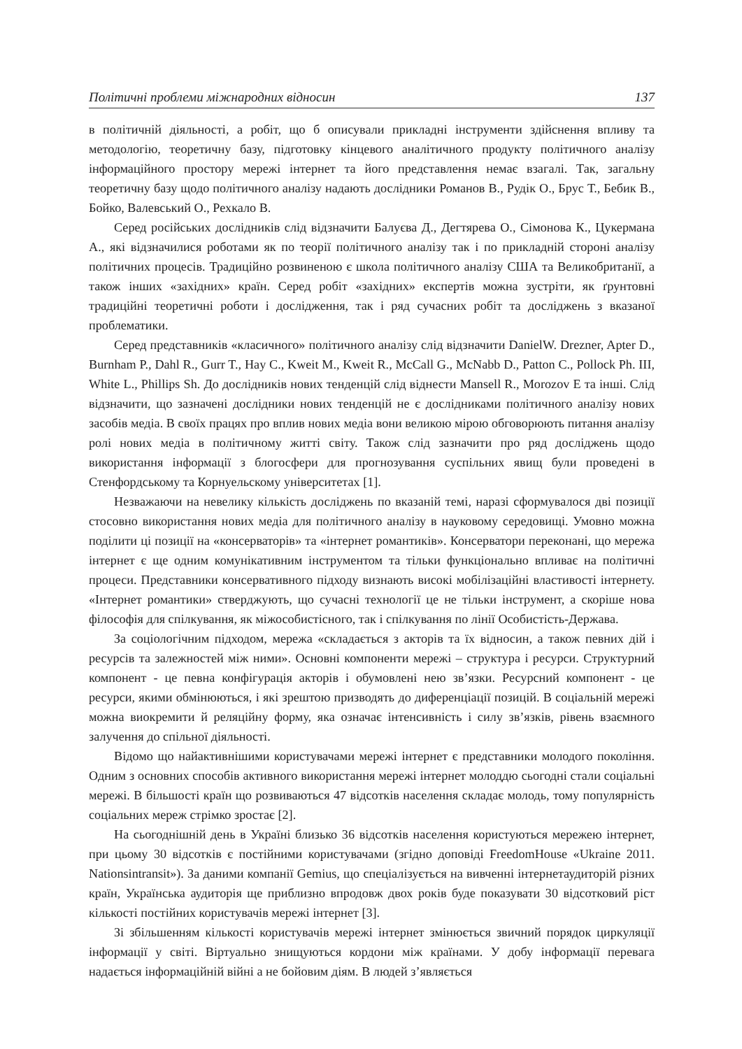Політичні проблеми міжнародних відносин 137
в політичній діяльності, а робіт, що б описували прикладні інструменти здійснення впливу та методологію, теоретичну базу, підготовку кінцевого аналітичного продукту політичного аналізу інформаційного простору мережі інтернет та його представлення немає взагалі. Так, загальну теоретичну базу щодо політичного аналізу надають дослідники Романов В., Рудік О., Брус Т., Бебик В., Бойко, Валевський О., Рехкало В.
Серед російських дослідників слід відзначити Балуєва Д., Дегтярева О., Сімонова К., Цукермана А., які відзначилися роботами як по теорії політичного аналізу так і по прикладній стороні аналізу політичних процесів. Традиційно розвиненою є школа політичного аналізу США та Великобританії, а також інших «західних» країн. Серед робіт «західних» експертів можна зустріти, як ґрунтовні традиційні теоретичні роботи і дослідження, так і ряд сучасних робіт та досліджень з вказаної проблематики.
Серед представників «класичного» політичного аналізу слід відзначити DanielW. Drezner, Apter D., Burnham P., Dahl R., Gurr T., Hay C., Kweit M., Kweit R., McCall G., McNabb D., Patton C., Pollock Ph. III, White L., Phillips Sh. До дослідників нових тенденцій слід віднести Mansell R., Morozov E та інші. Слід відзначити, що зазначені дослідники нових тенденцій не є дослідниками політичного аналізу нових засобів медіа. В своїх працях про вплив нових медіа вони великою мірою обговорюють питання аналізу ролі нових медіа в політичному житті світу. Також слід зазначити про ряд досліджень щодо використання інформації з блогосфери для прогнозування суспільних явищ були проведені в Стенфордському та Корнуельскому університетах [1].
Незважаючи на невелику кількість досліджень по вказаній темі, наразі сформувалося дві позиції стосовно використання нових медіа для політичного аналізу в науковому середовищі. Умовно можна поділити ці позиції на «консерваторів» та «інтернет романтиків». Консерватори переконані, що мережа інтернет є ще одним комунікативним інструментом та тільки функціонально впливає на політичні процеси. Представники консервативного підходу визнають високі мобілізаційні властивості інтернету. «Інтернет романтики» стверджують, що сучасні технології це не тільки інструмент, а скоріше нова філософія для спілкування, як міжособистісного, так і спілкування по лінії Особистість-Держава.
За соціологічним підходом, мережа «складається з акторів та їх відносин, а також певних дій і ресурсів та залежностей між ними». Основні компоненти мережі – структура і ресурси. Структурний компонент - це певна конфігурація акторів і обумовлені нею зв’язки. Ресурсний компонент - це ресурси, якими обмінюються, і які зрештою призводять до диференціації позицій. В соціальній мережі можна виокремити й реляційну форму, яка означає інтенсивність і силу зв’язків, рівень взаємного залучення до спільної діяльності.
Відомо що найактивнішими користувачами мережі інтернет є представники молодого покоління. Одним з основних способів активного використання мережі інтернет молоддю сьогодні стали соціальні мережі. В більшості країн що розвиваються 47 відсотків населення складає молодь, тому популярність соціальних мереж стрімко зростає [2].
На сьогоднішній день в Україні близько 36 відсотків населення користуються мережею інтернет, при цьому 30 відсотків є постійними користувачами (згідно доповіді FreedomHouse «Ukraine 2011. Nationsintransit»). За даними компанії Gemius, що спеціалізується на вивченні інтернетаудиторій різних країн, Українська аудиторія ще приблизно впродовж двох років буде показувати 30 відсотковий ріст кількості постійних користувачів мережі інтернет [3].
Зі збільшенням кількості користувачів мережі інтернет змінюється звичний порядок циркуляції інформації у світі. Віртуально знищуються кордони між країнами. У добу інформації перевага надається інформаційній війні а не бойовим діям. В людей з’являється